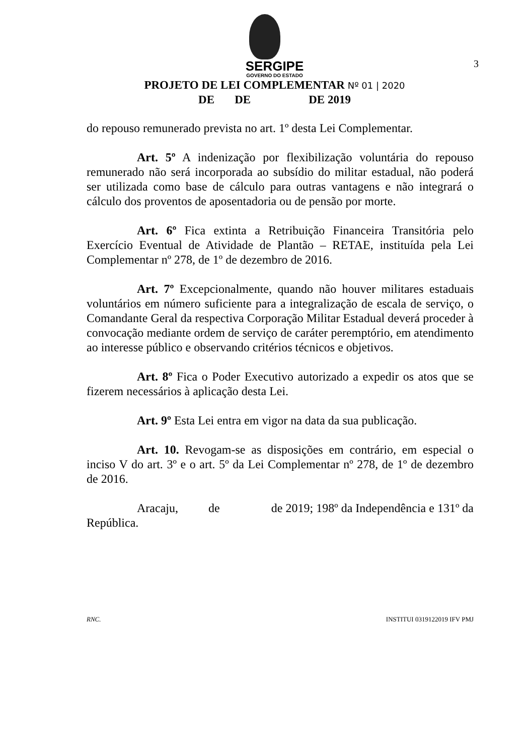3
SERGIPE
GOVERNO DO ESTADO
PROJETO DE LEI COMPLEMENTAR Nº 01 | 2020
DE DE DE 2019
do repouso remunerado prevista no art. 1º desta Lei Complementar.
Art. 5º A indenização por flexibilização voluntária do repouso remunerado não será incorporada ao subsídio do militar estadual, não poderá ser utilizada como base de cálculo para outras vantagens e não integrará o cálculo dos proventos de aposentadoria ou de pensão por morte.
Art. 6º Fica extinta a Retribuição Financeira Transitória pelo Exercício Eventual de Atividade de Plantão – RETAE, instituída pela Lei Complementar nº 278, de 1º de dezembro de 2016.
Art. 7º Excepcionalmente, quando não houver militares estaduais voluntários em número suficiente para a integralização de escala de serviço, o Comandante Geral da respectiva Corporação Militar Estadual deverá proceder à convocação mediante ordem de serviço de caráter peremptório, em atendimento ao interesse público e observando critérios técnicos e objetivos.
Art. 8º Fica o Poder Executivo autorizado a expedir os atos que se fizerem necessários à aplicação desta Lei.
Art. 9º Esta Lei entra em vigor na data da sua publicação.
Art. 10. Revogam-se as disposições em contrário, em especial o inciso V do art. 3º e o art. 5º da Lei Complementar nº 278, de 1º de dezembro de 2016.
Aracaju, de de 2019; 198º da Independência e 131º da República.
RNC. INSTITUI 0319122019 IFV PMJ